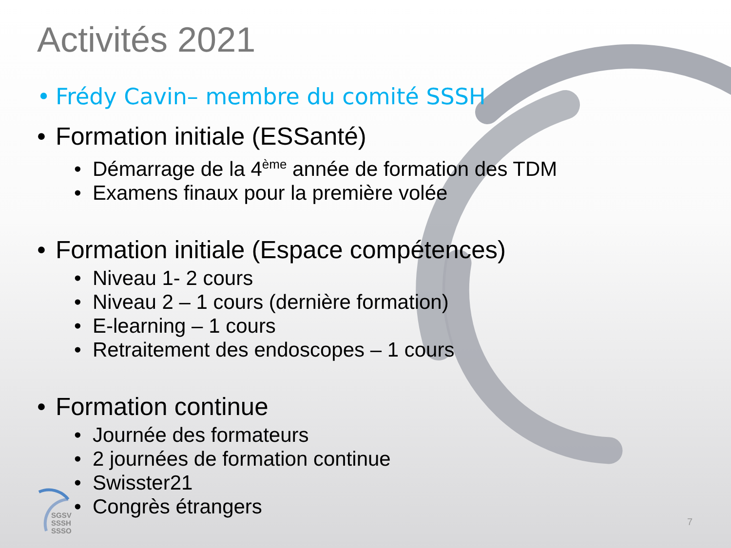Activités 2021
• Frédy Cavin– membre du comité SSSH
• Formation initiale (ESSanté)
• Démarrage de la 4<sup>ème</sup> année de formation des TDM
• Examens finaux pour la première volée
• Formation initiale (Espace compétences)
• Niveau 1- 2 cours
• Niveau 2 – 1 cours (dernière formation)
• E-learning – 1 cours
• Retraitement des endoscopes – 1 cours
• Formation continue
• Journée des formateurs
• 2 journées de formation continue
• Swisster21
• Congrès étrangers
SGSV
SSSH
SSSO
7